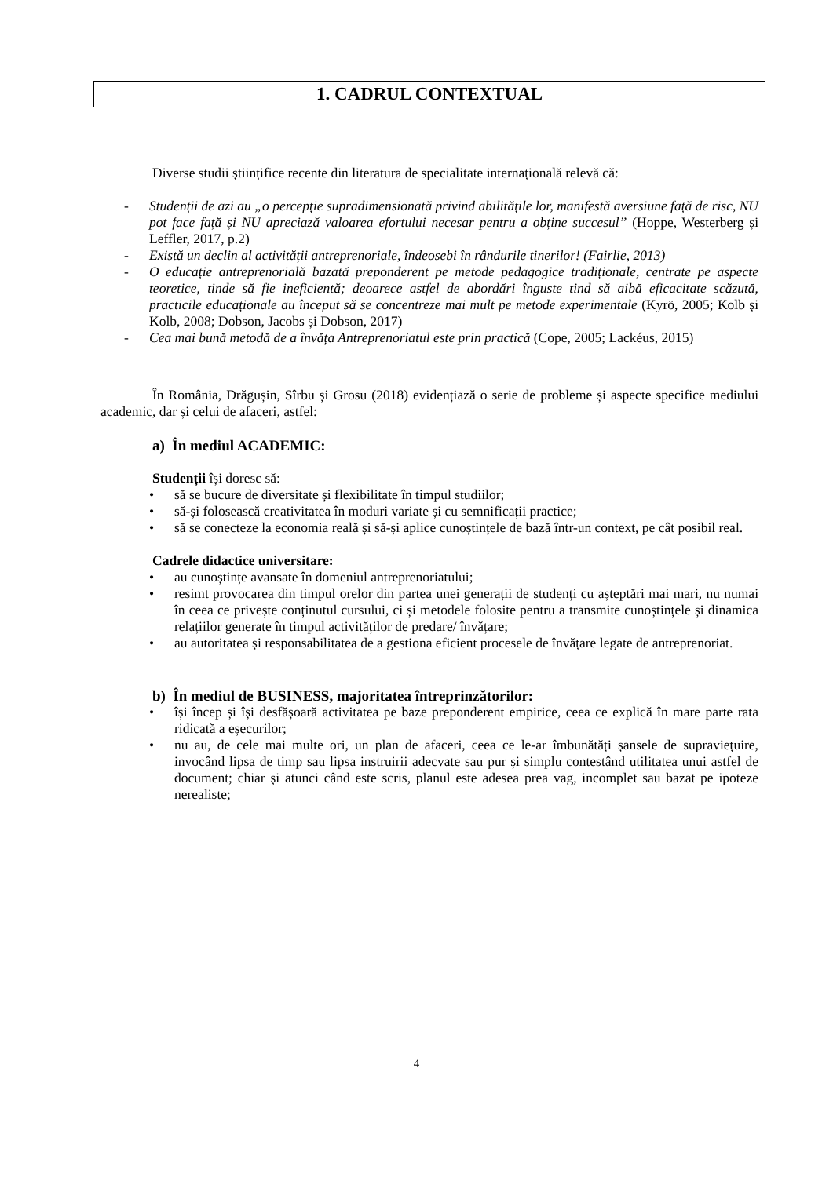1. CADRUL CONTEXTUAL
Diverse studii științifice recente din literatura de specialitate internațională relevă că:
- Studenții de azi au „o percepție supradimensionată privind abilitățile lor, manifestă aversiune față de risc, NU pot face față și NU apreciază valoarea efortului necesar pentru a obține succesul” (Hoppe, Westerberg și Leffler, 2017, p.2)
- Există un declin al activității antreprenoriale, îndeosebi în rândurile tinerilor! (Fairlie, 2013)
- O educație antreprenorială bazată preponderent pe metode pedagogice tradiționale, centrate pe aspecte teoretice, tinde să fie ineficientă; deoarece astfel de abordări înguste tind să aibă eficacitate scăzută, practicile educaționale au început să se concentreze mai mult pe metode experimentale (Kyrö, 2005; Kolb și Kolb, 2008; Dobson, Jacobs și Dobson, 2017)
- Cea mai bună metodă de a învăța Antreprenoriatul este prin practică (Cope, 2005; Lackéus, 2015)
În România, Drăgușin, Sîrbu și Grosu (2018) evidențiază o serie de probleme și aspecte specifice mediului academic, dar și celui de afaceri, astfel:
a) În mediul ACADEMIC:
Studenții își doresc să:
• să se bucure de diversitate și flexibilitate în timpul studiilor;
• să-și folosească creativitatea în moduri variate și cu semnificații practice;
• să se conecteze la economia reală și să-și aplice cunoștințele de bază într-un context, pe cât posibil real.
Cadrele didactice universitare:
• au cunoștințe avansate în domeniul antreprenoriatului;
• resimt provocarea din timpul orelor din partea unei generații de studenți cu așteptări mai mari, nu numai în ceea ce privește conținutul cursului, ci și metodele folosite pentru a transmite cunoștințele și dinamica relațiilor generate în timpul activităților de predare/ învățare;
• au autoritatea și responsabilitatea de a gestiona eficient procesele de învățare legate de antreprenoriat.
b) În mediul de BUSINESS, majoritatea întreprinzătorilor:
• își încep și își desfășoară activitatea pe baze preponderent empirice, ceea ce explică în mare parte rata ridicată a eșecurilor;
• nu au, de cele mai multe ori, un plan de afaceri, ceea ce le-ar îmbunătăți șansele de supraviețuire, invocând lipsa de timp sau lipsa instruirii adecvate sau pur și simplu contestând utilitatea unui astfel de document; chiar și atunci când este scris, planul este adesea prea vag, incomplet sau bazat pe ipoteze nerealiste;
4